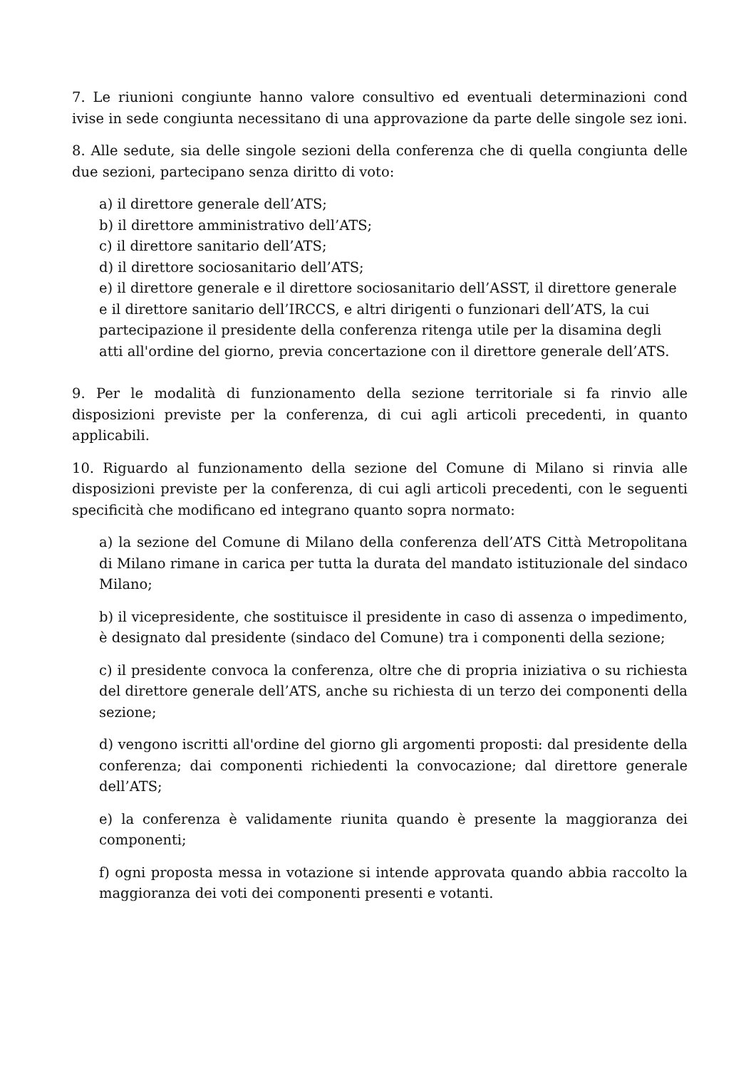7. Le riunioni congiunte hanno valore consultivo ed eventuali determinazioni cond ivise in sede congiunta necessitano di una approvazione da parte delle singole sez ioni.
8. Alle sedute, sia delle singole sezioni della conferenza che di quella congiunta delle due sezioni, partecipano senza diritto di voto:
a) il direttore generale dell’ATS;
b) il direttore amministrativo dell’ATS;
c) il direttore sanitario dell’ATS;
d) il direttore sociosanitario dell’ATS;
e) il direttore generale e il direttore sociosanitario dell’ASST, il direttore generale e il direttore sanitario dell’IRCCS, e altri dirigenti o funzionari dell’ATS, la cui partecipazione il presidente della conferenza ritenga utile per la disamina degli atti all'ordine del giorno, previa concertazione con il direttore generale dell’ATS.
9. Per le modalità di funzionamento della sezione territoriale si fa rinvio alle disposizioni previste per la conferenza, di cui agli articoli precedenti, in quanto applicabili.
10. Riguardo al funzionamento della sezione del Comune di Milano si rinvia alle disposizioni previste per la conferenza, di cui agli articoli precedenti, con le seguenti specificità che modificano ed integrano quanto sopra normato:
a) la sezione del Comune di Milano della conferenza dell’ATS Città Metropolitana di Milano rimane in carica per tutta la durata del mandato istituzionale del sindaco Milano;
b) il vicepresidente, che sostituisce il presidente in caso di assenza o impedimento, è designato dal presidente (sindaco del Comune) tra i componenti della sezione;
c) il presidente convoca la conferenza, oltre che di propria iniziativa o su richiesta del direttore generale dell’ATS, anche su richiesta di un terzo dei componenti della sezione;
d) vengono iscritti all'ordine del giorno gli argomenti proposti: dal presidente della conferenza; dai componenti richiedenti la convocazione; dal direttore generale dell’ATS;
e) la conferenza è validamente riunita quando è presente la maggioranza dei componenti;
f) ogni proposta messa in votazione si intende approvata quando abbia raccolto la maggioranza dei voti dei componenti presenti e votanti.